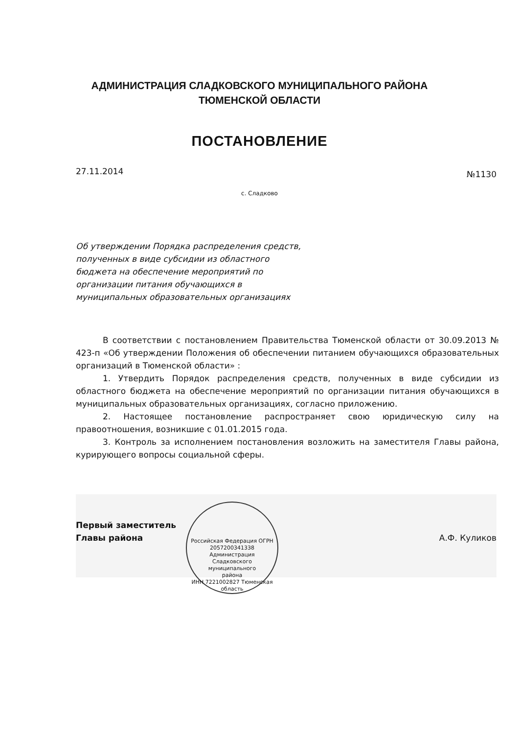АДМИНИСТРАЦИЯ СЛАДКОВСКОГО МУНИЦИПАЛЬНОГО РАЙОНА
ТЮМЕНСКОЙ ОБЛАСТИ
ПОСТАНОВЛЕНИЕ
27.11.2014 №1130
с. Сладково
Об утверждении Порядка распределения средств, полученных в виде субсидии из областного бюджета на обеспечение мероприятий по организации питания обучающихся в муниципальных образовательных организациях
В соответствии с постановлением Правительства Тюменской области от 30.09.2013 № 423-п «Об утверждении Положения об обеспечении питанием обучающихся образовательных организаций в Тюменской области» :
1. Утвердить Порядок распределения средств, полученных в виде субсидии из областного бюджета на обеспечение мероприятий по организации питания обучающихся в муниципальных образовательных организациях, согласно приложению.
2. Настоящее постановление распространяет свою юридическую силу на правоотношения, возникшие с 01.01.2015 года.
3. Контроль за исполнением постановления возложить на заместителя Главы района, курирующего вопросы социальной сферы.
Российская Федерация ОГРН 2057200341338
Администрация
Сладковского
муниципального
района
ИНН 7221002827 Тюменская область
Первый заместитель
Главы района А.Ф. Куликов